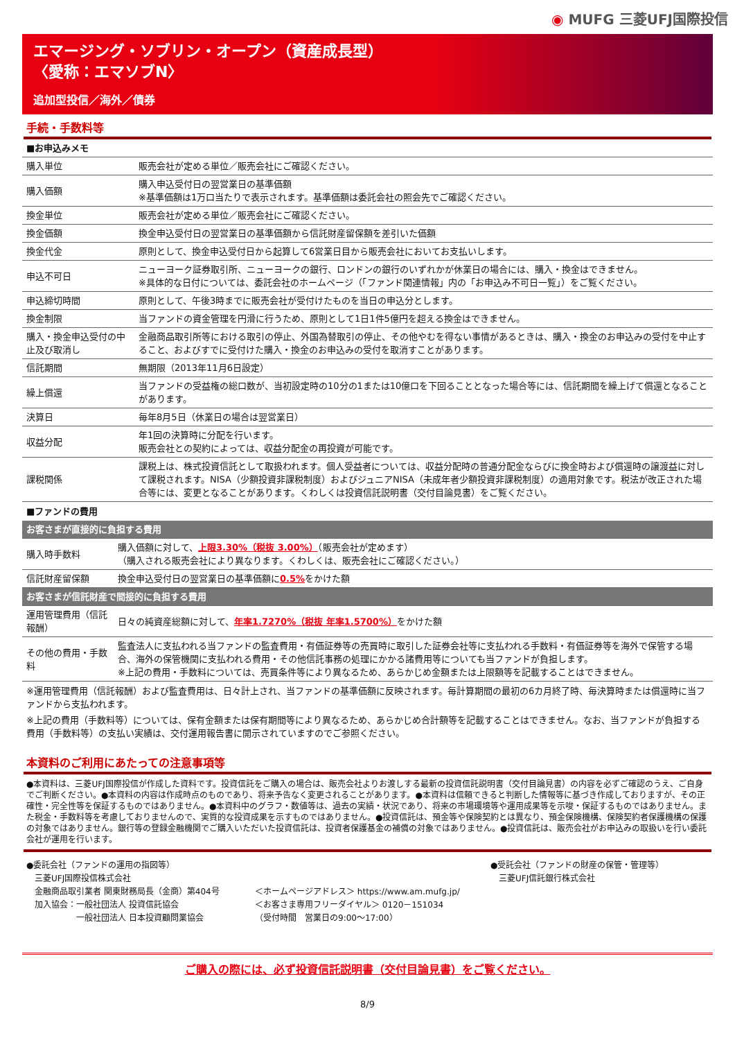◉ MUFG 三菱UFJ国際投信
エマージング・ソブリン・オープン（資産成長型）
〈愛称：エマソブN〉
追加型投信／海外／債券
手続・手数料等
| ■お申込みメモ | |
| 購入単位 | 販売会社が定める単位／販売会社にご確認ください。 |
| 購入価額 | 購入申込受付日の翌営業日の基準価額 ※基準価額は1万口当たりで表示されます。基準価額は委託会社の照会先でご確認ください。 |
| 換金単位 | 販売会社が定める単位／販売会社にご確認ください。 |
| 換金価額 | 換金申込受付日の翌営業日の基準価額から信託財産留保額を差引いた価額 |
| 換金代金 | 原則として、換金申込受付日から起算して6営業日目から販売会社においてお支払いします。 |
| 申込不可日 | ニューヨーク証券取引所、ニューヨークの銀行、ロンドンの銀行のいずれかが休業日の場合には、購入・換金はできません。 ※具体的な日付については、委託会社のホームページ（「ファンド関連情報」内の「お申込み不可日一覧」）をご覧ください。 |
| 申込締切時間 | 原則として、午後3時までに販売会社が受付けたものを当日の申込分とします。 |
| 換金制限 | 当ファンドの資金管理を円滑に行うため、原則として1日1件5億円を超える換金はできません。 |
| 購入・換金申込受付の中止及び取消し | 金融商品取引所等における取引の停止、外国為替取引の停止、その他やむを得ない事情があるときは、購入・換金のお申込みの受付を中止すること、およびすでに受付けた購入・換金のお申込みの受付を取消すことがあります。 |
| 信託期間 | 無期限（2013年11月6日設定） |
| 繰上償還 | 当ファンドの受益権の総口数が、当初設定時の10分の1または10億口を下回ることとなった場合等には、信託期間を繰上げて償還となることがあります。 |
| 決算日 | 毎年8月5日（休業日の場合は翌営業日） |
| 収益分配 | 年1回の決算時に分配を行います。 販売会社との契約によっては、収益分配金の再投資が可能です。 |
| 課税関係 | 課税上は、株式投資信託として取扱われます。個人受益者については、収益分配時の普通分配金ならびに換金時および償還時の譲渡益に対して課税されます。NISA（少額投資非課税制度）およびジュニアNISA（未成年者少額投資非課税制度）の適用対象です。税法が改正された場合等には、変更となることがあります。くわしくは投資信託説明書（交付目論見書）をご覧ください。 |
■ファンドの費用
| お客さまが直接的に負担する費用 | |
| 購入時手数料 | 購入価額に対して、 上限3.30%（税抜 3.00%） （販売会社が定めます） （購入される販売会社により異なります。くわしくは、販売会社にご確認ください。） |
| 信託財産留保額 | 換金申込受付日の翌営業日の基準価額に 0.5% をかけた額 |
| お客さまが信託財産で間接的に負担する費用 | |
| 運用管理費用（信託報酬） | 日々の純資産総額に対して、 年率1.7270%（税抜 年率1.5700%） をかけた額 |
| その他の費用・手数料 | 監査法人に支払われる当ファンドの監査費用・有価証券等の売買時に取引した証券会社等に支払われる手数料・有価証券等を海外で保管する場合、海外の保管機関に支払われる費用・その他信託事務の処理にかかる諸費用等についても当ファンドが負担します。 ※上記の費用・手数料については、売買条件等により異なるため、あらかじめ金額または上限額等を記載することはできません。 |
※運用管理費用（信託報酬）および監査費用は、日々計上され、当ファンドの基準価額に反映されます。毎計算期間の最初の6カ月終了時、毎決算時または償還時に当ファンドから支払われます。
※上記の費用（手数料等）については、保有金額または保有期間等により異なるため、あらかじめ合計額等を記載することはできません。なお、当ファンドが負担する費用（手数料等）の支払い実績は、交付運用報告書に開示されていますのでご参照ください。
本資料のご利用にあたっての注意事項等
●本資料は、三菱UFJ国際投信が作成した資料です。投資信託をご購入の場合は、販売会社よりお渡しする最新の投資信託説明書（交付目論見書）の内容を必ずご確認のうえ、ご自身でご判断ください。●本資料の内容は作成時点のものであり、将来予告なく変更されることがあります。●本資料は信頼できると判断した情報等に基づき作成しておりますが、その正確性・完全性等を保証するものではありません。●本資料中のグラフ・数値等は、過去の実績・状況であり、将来の市場環境等や運用成果等を示唆・保証するものではありません。また税金・手数料等を考慮しておりませんので、実質的な投資成果を示すものではありません。●投資信託は、預金等や保険契約とは異なり、預金保険機構、保険契約者保護機構の保護の対象ではありません。銀行等の登録金融機関でご購入いただいた投資信託は、投資者保護基金の補償の対象ではありません。●投資信託は、販売会社がお申込みの取扱いを行い委託会社が運用を行います。
●委託会社（ファンドの運用の指図等）
　三菱UFJ国際投信株式会社
　金融商品取引業者 関東財務局長（金商）第404号
　加入協会：一般社団法人 投資信託協会
　　　　　　一般社団法人 日本投資顧問業協会
＜ホームページアドレス＞ https://www.am.mufg.jp/
＜お客さま専用フリーダイヤル＞ 0120－151034
（受付時間　営業日の9:00～17:00）
●受託会社（ファンドの財産の保管・管理等）
　三菱UFJ信託銀行株式会社
ご購入の際には、必ず投資信託説明書（交付目論見書）をご覧ください。
8/9